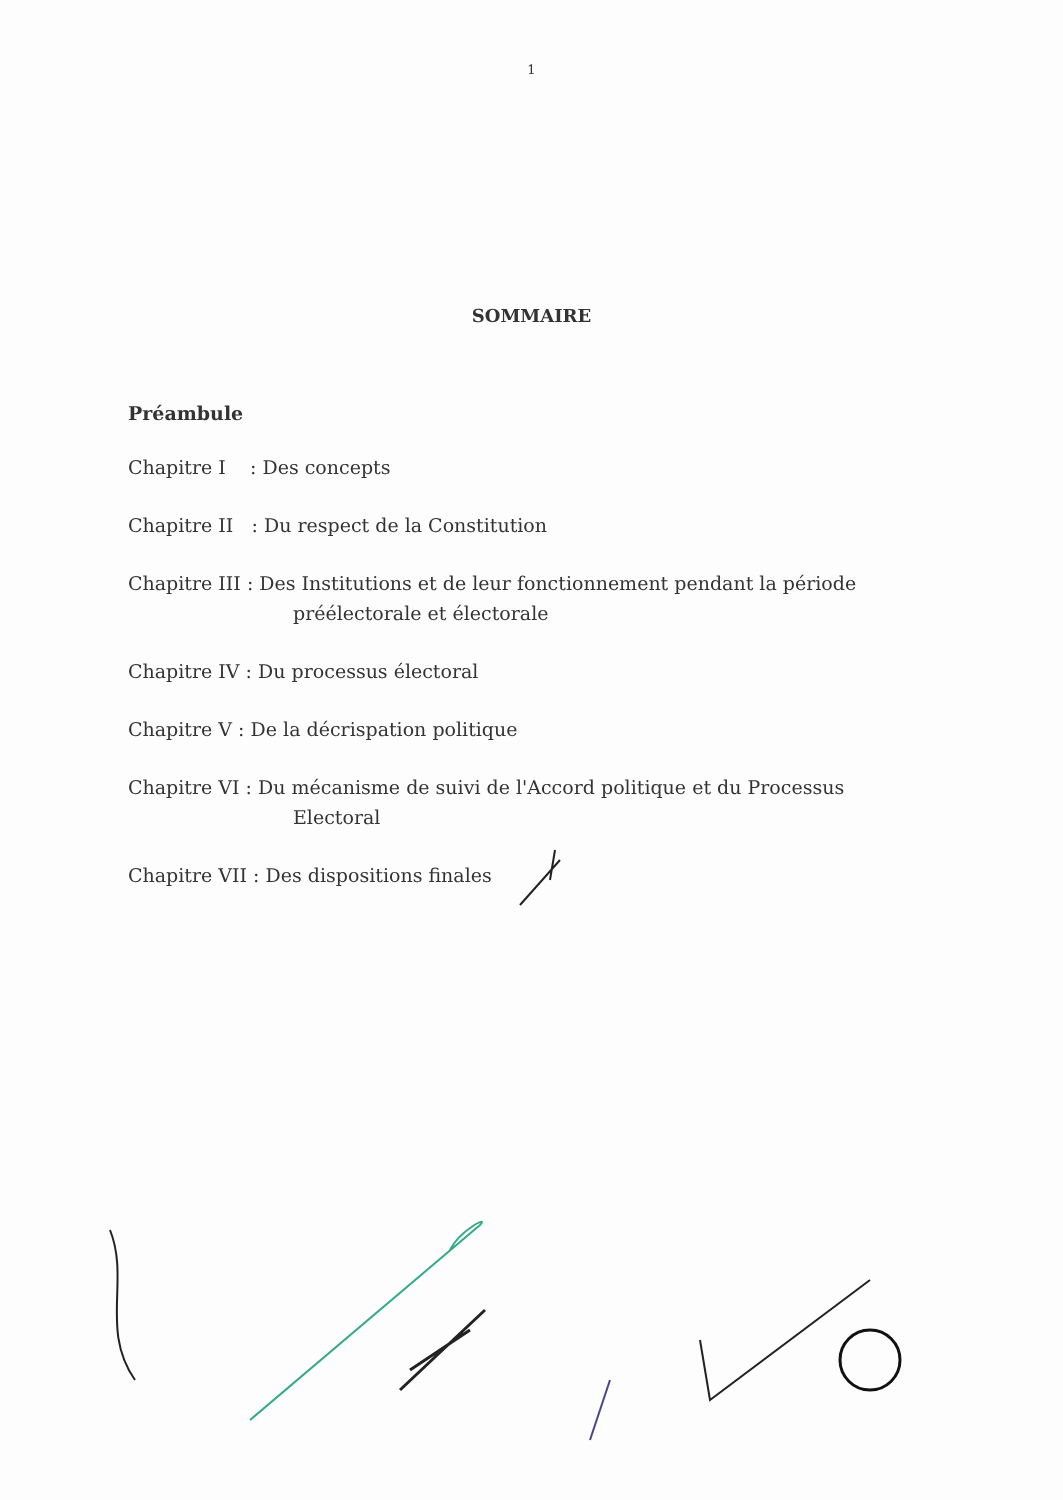1
SOMMAIRE
Préambule
Chapitre I : Des concepts
Chapitre II : Du respect de la Constitution
Chapitre III : Des Institutions et de leur fonctionnement pendant la période
préélectorale et électorale
Chapitre IV : Du processus électoral
Chapitre V : De la décrispation politique
Chapitre VI : Du mécanisme de suivi de l'Accord politique et du Processus
Electoral
Chapitre VII : Des dispositions finales